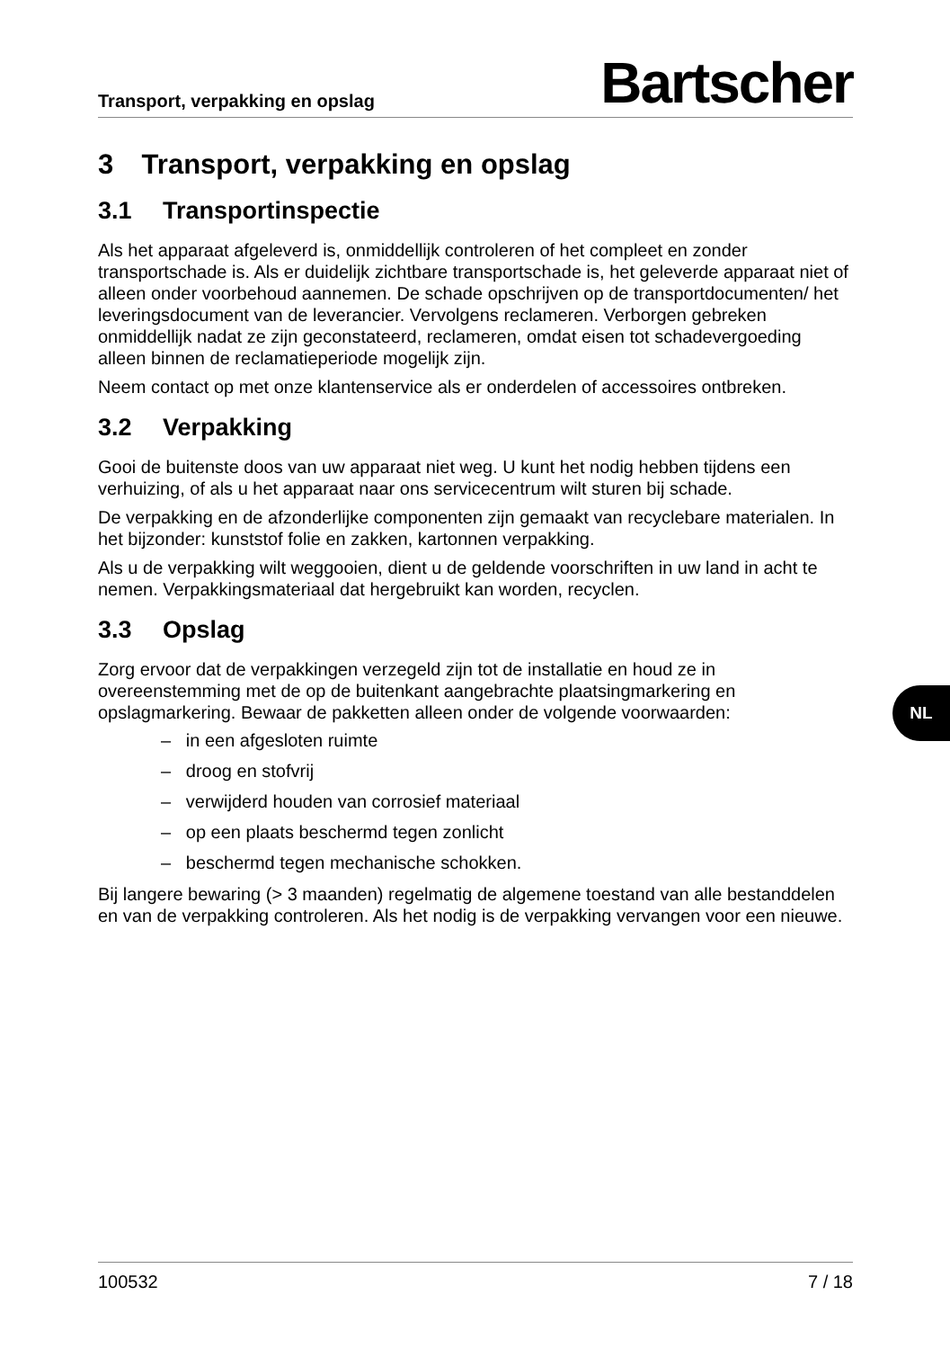Transport, verpakking en opslag Bartscher
3 Transport, verpakking en opslag
3.1 Transportinspectie
Als het apparaat afgeleverd is, onmiddellijk controleren of het compleet en zonder transportschade is. Als er duidelijk zichtbare transportschade is, het geleverde apparaat niet of alleen onder voorbehoud aannemen. De schade opschrijven op de transportdocumenten/ het leveringsdocument van de leverancier. Vervolgens reclameren. Verborgen gebreken onmiddellijk nadat ze zijn geconstateerd, reclameren, omdat eisen tot schadevergoeding alleen binnen de reclamatieperiode mogelijk zijn.
Neem contact op met onze klantenservice als er onderdelen of accessoires ontbreken.
3.2 Verpakking
Gooi de buitenste doos van uw apparaat niet weg. U kunt het nodig hebben tijdens een verhuizing, of als u het apparaat naar ons servicecentrum wilt sturen bij schade.
De verpakking en de afzonderlijke componenten zijn gemaakt van recyclebare materialen. In het bijzonder: kunststof folie en zakken, kartonnen verpakking.
Als u de verpakking wilt weggooien, dient u de geldende voorschriften in uw land in acht te nemen. Verpakkingsmateriaal dat hergebruikt kan worden, recyclen.
3.3 Opslag
Zorg ervoor dat de verpakkingen verzegeld zijn tot de installatie en houd ze in overeenstemming met de op de buitenkant aangebrachte plaatsingmarkering en opslagmarkering. Bewaar de pakketten alleen onder de volgende voorwaarden:
– in een afgesloten ruimte
– droog en stofvrij
– verwijderd houden van corrosief materiaal
– op een plaats beschermd tegen zonlicht
– beschermd tegen mechanische schokken.
Bij langere bewaring (> 3 maanden) regelmatig de algemene toestand van alle bestanddelen en van de verpakking controleren. Als het nodig is de verpakking vervangen voor een nieuwe.
NL
100532 7 / 18